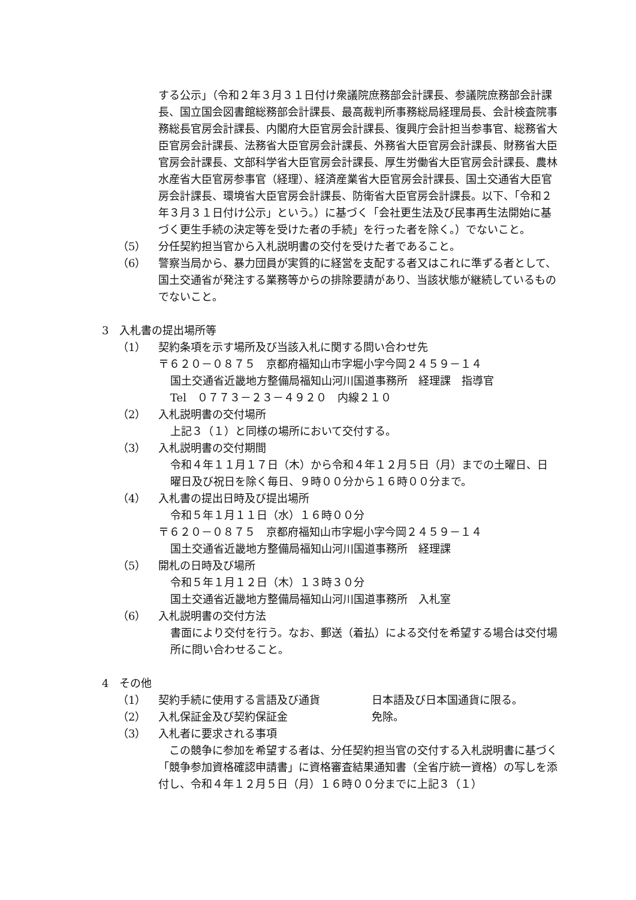する公示」（令和２年３月３１日付け衆議院庶務部会計課長、参議院庶務部会計課長、国立国会図書館総務部会計課長、最高裁判所事務総局経理局長、会計検査院事務総長官房会計課長、内閣府大臣官房会計課長、復興庁会計担当参事官、総務省大臣官房会計課長、法務省大臣官房会計課長、外務省大臣官房会計課長、財務省大臣官房会計課長、文部科学省大臣官房会計課長、厚生労働省大臣官房会計課長、農林水産省大臣官房参事官（経理）、経済産業省大臣官房会計課長、国土交通省大臣官房会計課長、環境省大臣官房会計課長、防衛省大臣官房会計課長。以下、「令和２年３月３１日付け公示」という。）に基づく「会社更生法及び民事再生法開始に基づく更生手続の決定等を受けた者の手続」を行った者を除く。）でないこと。
（5） 分任契約担当官から入札説明書の交付を受けた者であること。
（6） 警察当局から、暴力団員が実質的に経営を支配する者又はこれに準ずる者として、国土交通省が発注する業務等からの排除要請があり、当該状態が継続しているものでないこと。
3　入札書の提出場所等
（1） 契約条項を示す場所及び当該入札に関する問い合わせ先
〒６２０－０８７５　京都府福知山市字堀小字今岡２４５９－１４
国土交通省近畿地方整備局福知山河川国道事務所　経理課　指導官
Tel　０７７３－２３－４９２０　内線２１０
（2） 入札説明書の交付場所
上記３（１）と同様の場所において交付する。
（3） 入札説明書の交付期間
令和４年１１月１７日（木）から令和４年１２月５日（月）までの土曜日、日曜日及び祝日を除く毎日、９時００分から１６時００分まで。
（4） 入札書の提出日時及び提出場所
令和５年１月１１日（水）１６時００分
〒６２０－０８７５　京都府福知山市字堀小字今岡２４５９－１４
国土交通省近畿地方整備局福知山河川国道事務所　経理課
（5） 開札の日時及び場所
令和５年１月１２日（木）１３時３０分
国土交通省近畿地方整備局福知山河川国道事務所　入札室
（6） 入札説明書の交付方法
書面により交付を行う。なお、郵送（着払）による交付を希望する場合は交付場所に問い合わせること。
4　その他
（1） 契約手続に使用する言語及び通貨 日本語及び日本国通貨に限る。
（2） 入札保証金及び契約保証金 免除。
（3） 入札者に要求される事項
　この競争に参加を希望する者は、分任契約担当官の交付する入札説明書に基づく「競争参加資格確認申請書」に資格審査結果通知書（全省庁統一資格）の写しを添付し、令和４年１２月５日（月）１６時００分までに上記３（１）